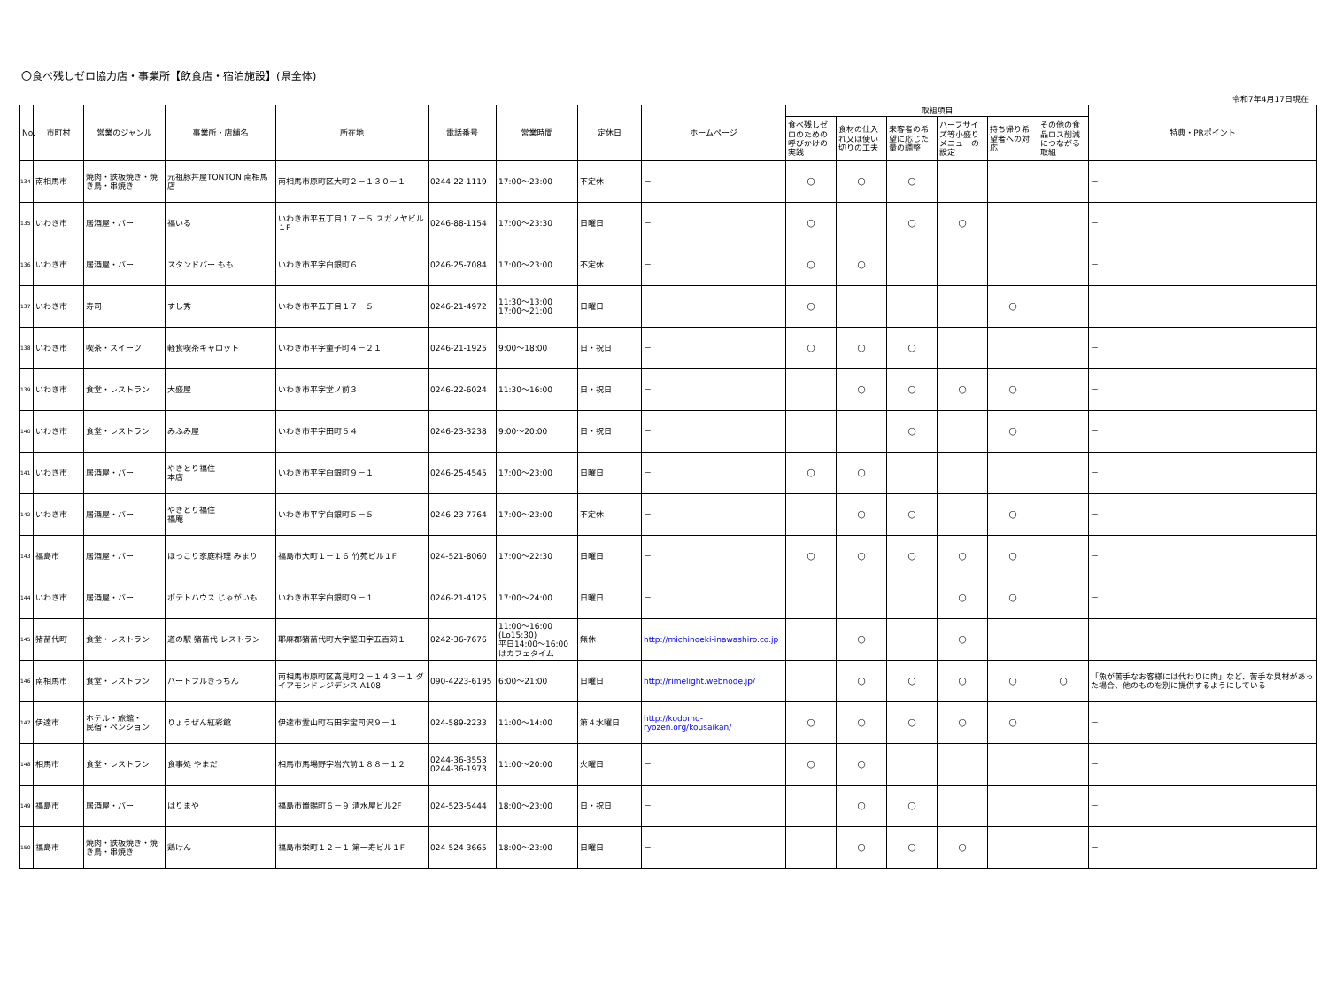〇食べ残しゼロ協力店・事業所【飲食店・宿泊施設】(県全体)
令和7年4月17日現在
| No. | 市町村 | 営業のジャンル | 事業所・店舗名 | 所在地 | 電話番号 | 営業時間 | 定休日 | ホームページ | 取組項目 | | | | | | 特典・PRポイント |
| --- | --- | --- | --- | --- | --- | --- | --- | --- | --- | --- | --- | --- | --- | --- | --- |
| | | | | | | | | | 食べ残しゼロのための呼びかけの実践 | 食材の仕入れ又は使い切りの工夫 | 来客者の希望に応じた量の調整 | ハーフサイズ等小盛りメニューの設定 | 持ち帰り希望者への対応 | その他の食品ロス削減につながる取組 | |
| 134 | 南相馬市 | 焼肉・鉄板焼き・焼き鳥・串焼き | 元祖豚丼屋TONTON 南相馬店 | 南相馬市原町区大町２－１３０－１ | 0244-22-1119 | 17:00～23:00 | 不定休 | － | ○ | ○ | ○ | | | | － |
| 135 | いわき市 | 居酒屋・バー | 福いる | いわき市平五丁目１７－５ スガノヤビル１F | 0246-88-1154 | 17:00～23:30 | 日曜日 | － | ○ | | ○ | ○ | | | － |
| 136 | いわき市 | 居酒屋・バー | スタンドバー もも | いわき市平字白銀町６ | 0246-25-7084 | 17:00～23:00 | 不定休 | － | ○ | ○ | | | | | － |
| 137 | いわき市 | 寿司 | すし秀 | いわき市平五丁目１７－５ | 0246-21-4972 | 11:30～13:00 17:00～21:00 | 日曜日 | － | ○ | | | | ○ | | － |
| 138 | いわき市 | 喫茶・スイーツ | 軽食喫茶キャロット | いわき市平字童子町４－２１ | 0246-21-1925 | 9:00～18:00 | 日・祝日 | － | ○ | ○ | ○ | | | | － |
| 139 | いわき市 | 食堂・レストラン | 大盛屋 | いわき市平字堂ノ前３ | 0246-22-6024 | 11:30～16:00 | 日・祝日 | － | | ○ | ○ | ○ | ○ | | － |
| 140 | いわき市 | 食堂・レストラン | みふみ屋 | いわき市平字田町５４ | 0246-23-3238 | 9:00～20:00 | 日・祝日 | － | | | ○ | | ○ | | － |
| 141 | いわき市 | 居酒屋・バー | やきとり福住 本店 | いわき市平字白銀町９－１ | 0246-25-4545 | 17:00～23:00 | 日曜日 | － | ○ | ○ | | | | | － |
| 142 | いわき市 | 居酒屋・バー | やきとり福住 福庵 | いわき市平字白銀町５－５ | 0246-23-7764 | 17:00～23:00 | 不定休 | － | | ○ | ○ | | ○ | | － |
| 143 | 福島市 | 居酒屋・バー | ほっこり家庭料理 みまり | 福島市大町１－１６ 竹苑ビル１F | 024-521-8060 | 17:00～22:30 | 日曜日 | － | ○ | ○ | ○ | ○ | ○ | | － |
| 144 | いわき市 | 居酒屋・バー | ポテトハウス じゃがいも | いわき市平字白銀町９－１ | 0246-21-4125 | 17:00～24:00 | 日曜日 | － | | | | ○ | ○ | | － |
| 145 | 猪苗代町 | 食堂・レストラン | 道の駅 猪苗代 レストラン | 耶麻郡猪苗代町大字堅田字五百苅１ | 0242-36-7676 | 11:00～16:00 (Lo15:30) 平日14:00～16:00はカフェタイム | 無休 | http://michinoeki-inawashiro.co.jp | | ○ | | ○ | | | － |
| 146 | 南相馬市 | 食堂・レストラン | ハートフルきっちん | 南相馬市原町区高見町２－１４３－１ ダイアモンドレジデンス A108 | 090-4223-6195 | 6:00～21:00 | 日曜日 | http://rimelight.webnode.jp/ | | ○ | ○ | ○ | ○ | ○ | 「魚が苦手なお客様には代わりに肉」など、苦手な具材があった場合、他のものを別に提供するようにしている |
| 147 | 伊達市 | ホテル・旅館・ 民宿・ペンション | りょうぜん紅彩館 | 伊達市霊山町石田字宝司沢９－１ | 024-589-2233 | 11:00～14:00 | 第４水曜日 | http://kodomo-ryozen.org/kousaikan/ | ○ | ○ | ○ | ○ | ○ | | － |
| 148 | 相馬市 | 食堂・レストラン | 食事処 やまだ | 相馬市馬場野字岩穴前１８８－１２ | 0244-36-3553 0244-36-1973 | 11:00～20:00 | 火曜日 | － | ○ | ○ | | | | | － |
| 149 | 福島市 | 居酒屋・バー | はりまや | 福島市置賜町６－９ 清水屋ビル2F | 024-523-5444 | 18:00～23:00 | 日・祝日 | － | | ○ | ○ | | | | － |
| 150 | 福島市 | 焼肉・鉄板焼き・焼き鳥・串焼き | 鶏けん | 福島市栄町１２－１ 第一寿ビル１F | 024-524-3665 | 18:00～23:00 | 日曜日 | － | | ○ | ○ | ○ | | | － |